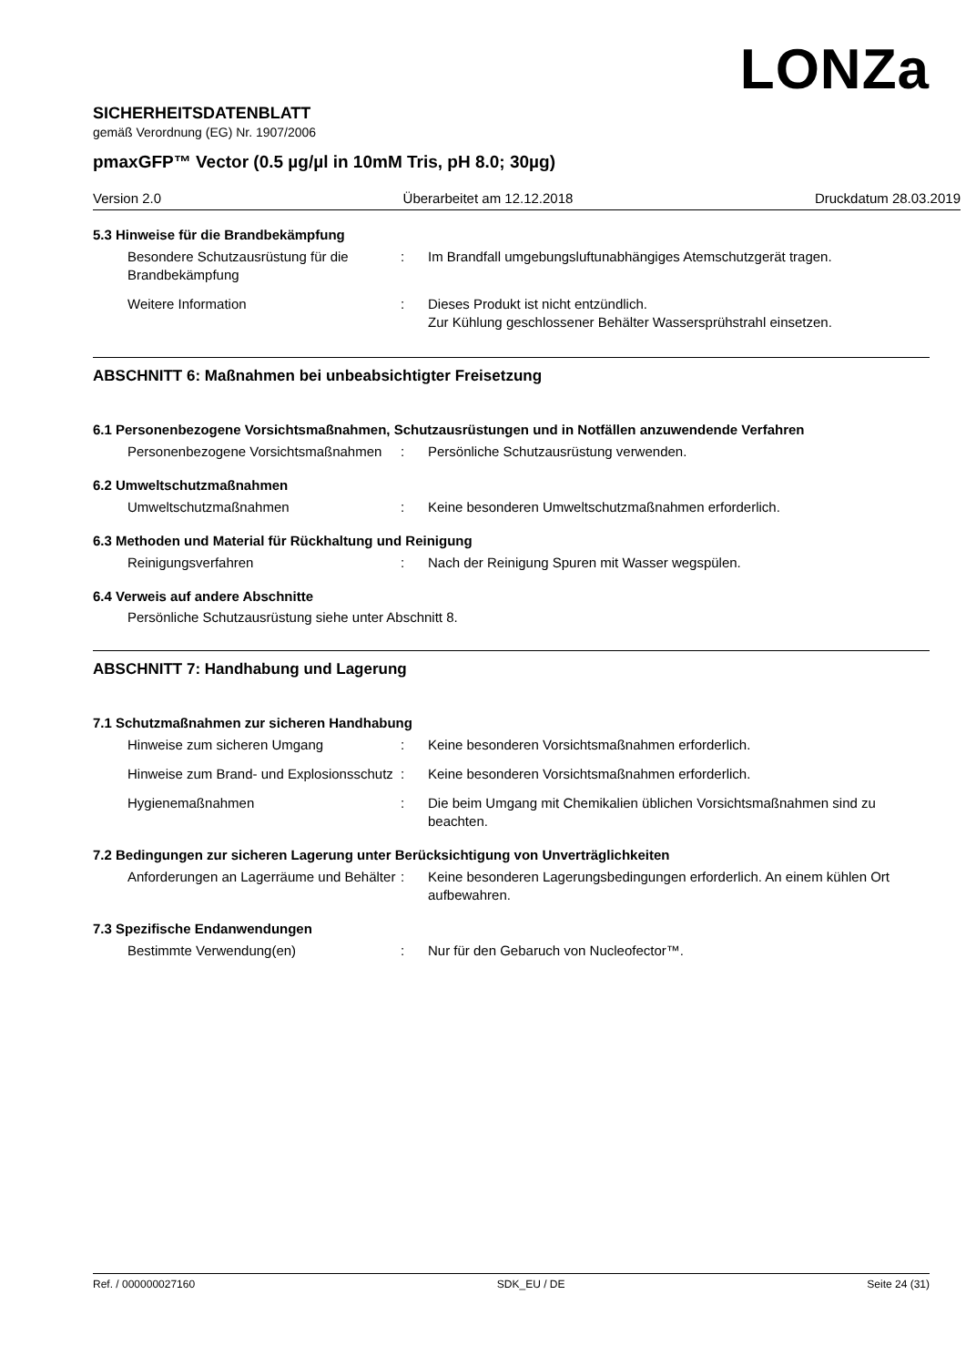LONZa
SICHERHEITSDATENBLATT
gemäß Verordnung (EG) Nr. 1907/2006
pmaxGFP™ Vector (0.5 µg/µl in 10mM Tris, pH 8.0; 30µg)
Version 2.0 Überarbeitet am 12.12.2018 Druckdatum 28.03.2019
5.3 Hinweise für die Brandbekämpfung
Besondere Schutzausrüstung für die Brandbekämpfung
: Im Brandfall umgebungsluftunabhängiges Atemschutzgerät tragen.
Weitere Information : Dieses Produkt ist nicht entzündlich.
Zur Kühlung geschlossener Behälter Wassersprühstrahl einsetzen.
ABSCHNITT 6: Maßnahmen bei unbeabsichtigter Freisetzung
6.1 Personenbezogene Vorsichtsmaßnahmen, Schutzausrüstungen und in Notfällen anzuwendende Verfahren
Personenbezogene Vorsichtsmaßnahmen
: Persönliche Schutzausrüstung verwenden.
6.2 Umweltschutzmaßnahmen
Umweltschutzmaßnahmen : Keine besonderen Umweltschutzmaßnahmen erforderlich.
6.3 Methoden und Material für Rückhaltung und Reinigung
Reinigungsverfahren : Nach der Reinigung Spuren mit Wasser wegspülen.
6.4 Verweis auf andere Abschnitte
Persönliche Schutzausrüstung siehe unter Abschnitt 8.
ABSCHNITT 7: Handhabung und Lagerung
7.1 Schutzmaßnahmen zur sicheren Handhabung
Hinweise zum sicheren Umgang : Keine besonderen Vorsichtsmaßnahmen erforderlich.
Hinweise zum Brand- und Explosionsschutz
: Keine besonderen Vorsichtsmaßnahmen erforderlich.
Hygienemaßnahmen : Die beim Umgang mit Chemikalien üblichen Vorsichtsmaßnahmen sind zu beachten.
7.2 Bedingungen zur sicheren Lagerung unter Berücksichtigung von Unverträglichkeiten
Anforderungen an Lagerräume und Behälter
: Keine besonderen Lagerungsbedingungen erforderlich. An einem kühlen Ort aufbewahren.
7.3 Spezifische Endanwendungen
Bestimmte Verwendung(en) : Nur für den Gebaruch von Nucleofector™.
Ref. / 000000027160 SDK_EU / DE Seite 24 (31)